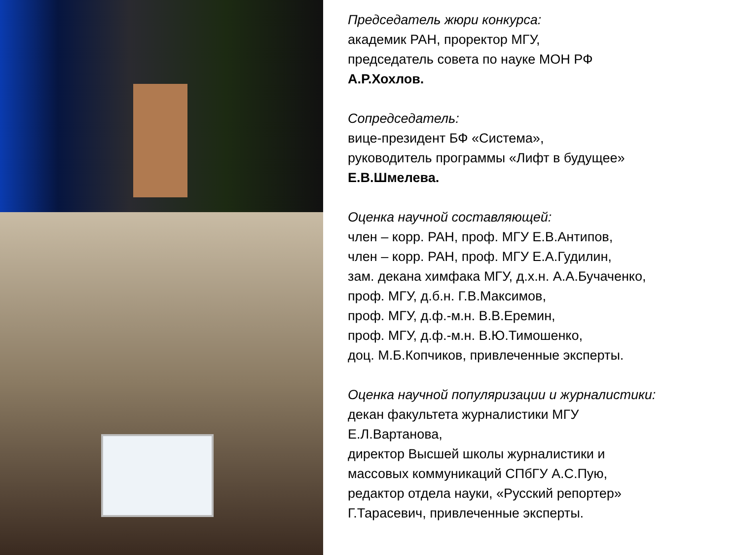Председатель жюри конкурса:
академик РАН, проректор МГУ,
председатель совета по науке МОН РФ
А.Р.Хохлов.
Сопредседатель:
вице-президент БФ «Система»,
руководитель программы «Лифт в будущее»
Е.В.Шмелева.
Оценка научной составляющей:
член – корр. РАН, проф. МГУ Е.В.Антипов,
член – корр. РАН, проф. МГУ Е.А.Гудилин,
зам. декана химфака МГУ, д.х.н. А.А.Бучаченко,
проф. МГУ, д.б.н. Г.В.Максимов,
проф. МГУ, д.ф.-м.н. В.В.Еремин,
проф. МГУ, д.ф.-м.н. В.Ю.Тимошенко,
доц. М.Б.Копчиков, привлеченные эксперты.
Оценка научной популяризации и журналистики:
декан факультета журналистики МГУ
Е.Л.Вартанова,
директор Высшей школы журналистики и
массовых коммуникаций СПбГУ А.С.Пую,
редактор отдела науки, «Русский репортер»
Г.Тарасевич, привлеченные эксперты.